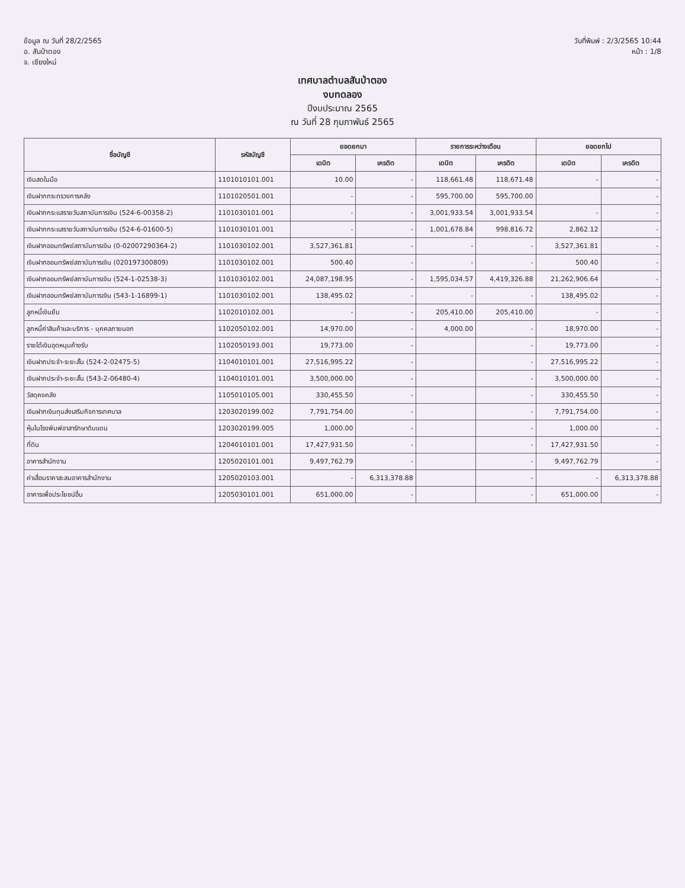ข้อมูล ณ วันที่ 28/2/2565
อ. สันป่าตอง
จ. เชียงใหม่
วันที่พิมพ์ : 2/3/2565 10:44
หน้า : 1/8
เทศบาลตำบลสันป่าตอง
งบทดลอง
ปีงบประมาณ 2565
ณ วันที่ 28 กุมภาพันธ์ 2565
| ชื่อบัญชี | รหัสบัญชี | ยอดยกมา | | รายการระหว่างเดือน | | ยอดยกไป | |
| --- | --- | --- | --- | --- | --- | --- | --- |
| | | เดบิต | เครดิต | เดบิต | เครดิต | เดบิต | เครดิต |
| เงินสดในมือ | 1101010101.001 | 10.00 | - | 118,661.48 | 118,671.48 | - | - |
| เงินฝากกระทรวงการคลัง | 1101020501.001 | - | - | 595,700.00 | 595,700.00 | | - |
| เงินฝากกระแสรายวันสถาบันการเงิน (524-6-00358-2) | 1101030101.001 | - | - | 3,001,933.54 | 3,001,933.54 | - | - |
| เงินฝากกระแสรายวันสถาบันการเงิน (524-6-01600-5) | 1101030101.001 | - | - | 1,001,678.84 | 998,816.72 | 2,862.12 | - |
| เงินฝากออมทรัพย์สถาบันการเงิน (0-02007290364-2) | 1101030102.001 | 3,527,361.81 | - | - | - | 3,527,361.81 | - |
| เงินฝากออมทรัพย์สถาบันการเงิน (020197300809) | 1101030102.001 | 500.40 | - | - | - | 500.40 | - |
| เงินฝากออมทรัพย์สถาบันการเงิน (524-1-02538-3) | 1101030102.001 | 24,087,198.95 | - | 1,595,034.57 | 4,419,326.88 | 21,262,906.64 | - |
| เงินฝากออมทรัพย์สถาบันการเงิน (543-1-16899-1) | 1101030102.001 | 138,495.02 | - | - | - | 138,495.02 | - |
| ลูกหนี้เงินยืม | 1102010102.001 | - | - | 205,410.00 | 205,410.00 | - | - |
| ลูกหนี้ค่าสินค้าและบริการ - บุคคลภายนอก | 1102050102.001 | 14,970.00 | - | 4,000.00 | - | 18,970.00 | - |
| รายได้เงินอุดหนุนค้างรับ | 1102050193.001 | 19,773.00 | - | | - | 19,773.00 | - |
| เงินฝากประจำ-ระยะสั้น (524-2-02475-5) | 1104010101.001 | 27,516,995.22 | - | | - | 27,516,995.22 | - |
| เงินฝากประจำ-ระยะสั้น (543-2-06480-4) | 1104010101.001 | 3,500,000.00 | - | | - | 3,500,000.00 | - |
| วัสดุคงคลัง | 1105010105.001 | 330,455.50 | - | | - | 330,455.50 | - |
| เงินฝากเงินทุนส่งเสริมกิจการเทศบาล | 1203020199.002 | 7,791,754.00 | - | | - | 7,791,754.00 | - |
| หุ้นในโรงพิมพ์อาสารักษาดินแดน | 1203020199.005 | 1,000.00 | - | | - | 1,000.00 | - |
| ที่ดิน | 1204010101.001 | 17,427,931.50 | - | | - | 17,427,931.50 | - |
| อาคารสำนักงาน | 1205020101.001 | 9,497,762.79 | - | | - | 9,497,762.79 | - |
| ค่าเสื่อมราคาสะสมอาคารสำนักงาน | 1205020103.001 | - | 6,313,378.88 | | - | - | 6,313,378.88 |
| อาคารเพื่อประโยชน์อื่น | 1205030101.001 | 651,000.00 | - | | - | 651,000.00 | - |